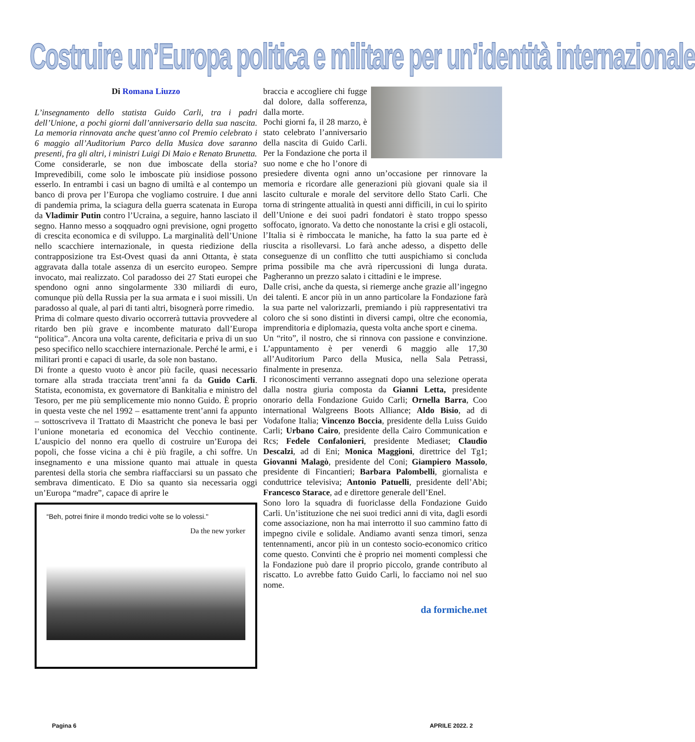Costruire un’Europa politica e militare per un’identità internazionale
Di Romana Liuzzo
L’insegnamento dello statista Guido Carli, tra i padri dell’Unione, a pochi giorni dall’anniversario della sua nascita. La memoria rinnovata anche quest’anno col Premio celebrato i 6 maggio all’Auditorium Parco della Musica dove saranno presenti, fra gli altri, i ministri Luigi Di Maio e Renato Brunetta.
Come considerarle, se non due imboscate della storia? Imprevedibili, come solo le imboscate più insidiose possono esserlo. In entrambi i casi un bagno di umiltà e al contempo un banco di prova per l’Europa che vogliamo costruire. I due anni di pandemia prima, la sciagura della guerra scatenata in Europa da Vladimir Putin contro l’Ucraina, a seguire, hanno lasciato il segno. Hanno messo a soqquadro ogni previsione, ogni progetto di crescita economica e di sviluppo. La marginalità dell’Unione nello scacchiere internazionale, in questa riedizione della contrapposizione tra Est-Ovest quasi da anni Ottanta, è stata aggravata dalla totale assenza di un esercito europeo. Sempre invocato, mai realizzato. Col paradosso dei 27 Stati europei che spendono ogni anno singolarmente 330 miliardi di euro, comunque più della Russia per la sua armata e i suoi missili. Un paradosso al quale, al pari di tanti altri, bisognerà porre rimedio.
Prima di colmare questo divario occorrerà tuttavia provvedere al ritardo ben più grave e incombente maturato dall’Europa “politica”. Ancora una volta carente, deficitaria e priva di un suo peso specifico nello scacchiere internazionale. Perché le armi, e i militari pronti e capaci di usarle, da sole non bastano.
Di fronte a questo vuoto è ancor più facile, quasi necessario tornare alla strada tracciata trent’anni fa da Guido Carli. Statista, economista, ex governatore di Bankitalia e ministro del Tesoro, per me più semplicemente mio nonno Guido. È proprio in questa veste che nel 1992 – esattamente trent’anni fa appunto – sottoscriveva il Trattato di Maastricht che poneva le basi per l’unione monetaria ed economica del Vecchio continente. L’auspicio del nonno era quello di costruire un’Europa dei popoli, che fosse vicina a chi è più fragile, a chi soffre. Un insegnamento e una missione quanto mai attuale in questa parentesi della storia che sembra riaffacciarsi su un passato che sembrava dimenticato. E Dio sa quanto sia necessaria oggi un’Europa “madre”, capace di aprire le
“Beh, potrei finire il mondo tredici volte se lo volessi."
Da the new yorker
braccia e accogliere chi fugge dal dolore, dalla sofferenza, dalla morte.
Pochi giorni fa, il 28 marzo, è stato celebrato l’anniversario della nascita di Guido Carli. Per la Fondazione che porta il suo nome e che ho l’onore di presiedere diventa ogni anno un’occasione per rinnovare la memoria e ricordare alle generazioni più giovani quale sia il lascito culturale e morale del servitore dello Stato Carli. Che torna di stringente attualità in questi anni difficili, in cui lo spirito dell’Unione e dei suoi padri fondatori è stato troppo spesso soffocato, ignorato. Va detto che nonostante la crisi e gli ostacoli, l’Italia si è rimboccata le maniche, ha fatto la sua parte ed è riuscita a risollevarsi. Lo farà anche adesso, a dispetto delle conseguenze di un conflitto che tutti auspichiamo si concluda prima possibile ma che avrà ripercussioni di lunga durata. Pagheranno un prezzo salato i cittadini e le imprese.
Dalle crisi, anche da questa, si riemerge anche grazie all’ingegno dei talenti. E ancor più in un anno particolare la Fondazione farà la sua parte nel valorizzarli, premiando i più rappresentativi tra coloro che si sono distinti in diversi campi, oltre che economia, imprenditoria e diplomazia, questa volta anche sport e cinema.
Un “rito”, il nostro, che si rinnova con passione e convinzione. L’appuntamento è per venerdì 6 maggio alle 17,30 all’Auditorium Parco della Musica, nella Sala Petrassi, finalmente in presenza.
I riconoscimenti verranno assegnati dopo una selezione operata dalla nostra giuria composta da Gianni Letta, presidente onorario della Fondazione Guido Carli; Ornella Barra, Coo international Walgreens Boots Alliance; Aldo Bisio, ad di Vodafone Italia; Vincenzo Boccia, presidente della Luiss Guido Carli; Urbano Cairo, presidente della Cairo Communication e Rcs; Fedele Confalonieri, presidente Mediaset; Claudio Descalzi, ad di Eni; Monica Maggioni, direttrice del Tg1; Giovanni Malagò, presidente del Coni; Giampiero Massolo, presidente di Fincantieri; Barbara Palombelli, giornalista e conduttrice televisiva; Antonio Patuelli, presidente dell’Abi; Francesco Starace, ad e direttore generale dell’Enel.
Sono loro la squadra di fuoriclasse della Fondazione Guido Carli. Un’istituzione che nei suoi tredici anni di vita, dagli esordi come associazione, non ha mai interrotto il suo cammino fatto di impegno civile e solidale. Andiamo avanti senza timori, senza tentennamenti, ancor più in un contesto socio-economico critico come questo. Convinti che è proprio nei momenti complessi che la Fondazione può dare il proprio piccolo, grande contributo al riscatto. Lo avrebbe fatto Guido Carli, lo facciamo noi nel suo nome.
da formiche.net
Pagina 6 APRILE 2022. 2